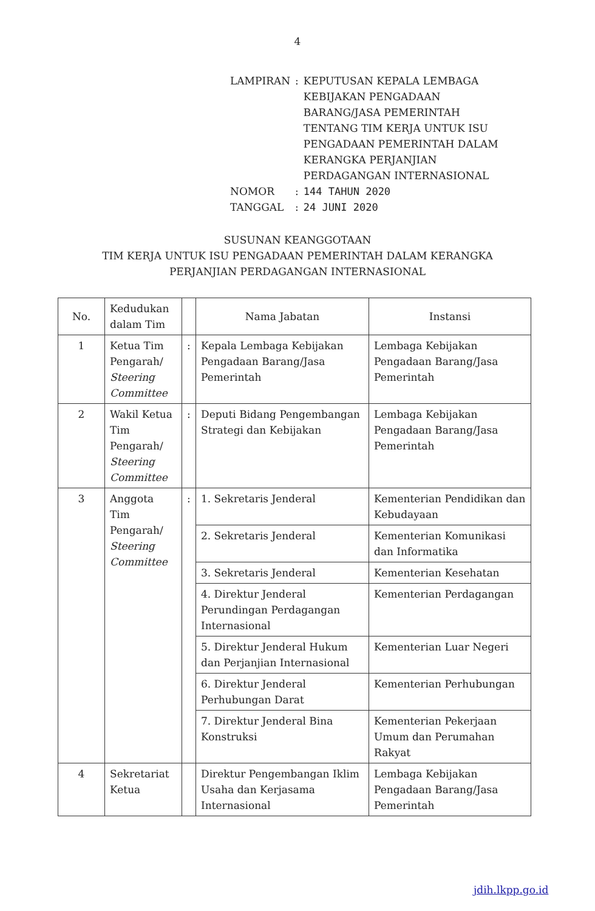4
| LAMPIRAN | : | KEPUTUSAN KEPALA LEMBAGA KEBIJAKAN PENGADAAN BARANG/JASA PEMERINTAH TENTANG TIM KERJA UNTUK ISU PENGADAAN PEMERINTAH DALAM KERANGKA PERJANJIAN PERDAGANGAN INTERNASIONAL |
| NOMOR | : | 144 TAHUN 2020 |
| TANGGAL | : | 24 JUNI 2020 |
SUSUNAN KEANGGOTAAN
TIM KERJA UNTUK ISU PENGADAAN PEMERINTAH DALAM KERANGKA
PERJANJIAN PERDAGANGAN INTERNASIONAL
| No. | Kedudukan dalam Tim | | Nama Jabatan | Instansi |
| --- | --- | --- | --- | --- |
| 1 | Ketua Tim Pengarah/ Steering Committee | : | Kepala Lembaga Kebijakan Pengadaan Barang/Jasa Pemerintah | Lembaga Kebijakan Pengadaan Barang/Jasa Pemerintah |
| 2 | Wakil Ketua Tim Pengarah/ Steering Committee | : | Deputi Bidang Pengembangan Strategi dan Kebijakan | Lembaga Kebijakan Pengadaan Barang/Jasa Pemerintah |
| 3 | Anggota Tim Pengarah/ Steering Committee | : | 1. Sekretaris Jenderal | Kementerian Pendidikan dan Kebudayaan |
| | | | 2. Sekretaris Jenderal | Kementerian Komunikasi dan Informatika |
| | | | 3. Sekretaris Jenderal | Kementerian Kesehatan |
| | | | 4. Direktur Jenderal Perundingan Perdagangan Internasional | Kementerian Perdagangan |
| | | | 5. Direktur Jenderal Hukum dan Perjanjian Internasional | Kementerian Luar Negeri |
| | | | 6. Direktur Jenderal Perhubungan Darat | Kementerian Perhubungan |
| | | | 7. Direktur Jenderal Bina Konstruksi | Kementerian Pekerjaan Umum dan Perumahan Rakyat |
| 4 | Sekretariat Ketua | | Direktur Pengembangan Iklim Usaha dan Kerjasama Internasional | Lembaga Kebijakan Pengadaan Barang/Jasa Pemerintah |
jdih.lkpp.go.id